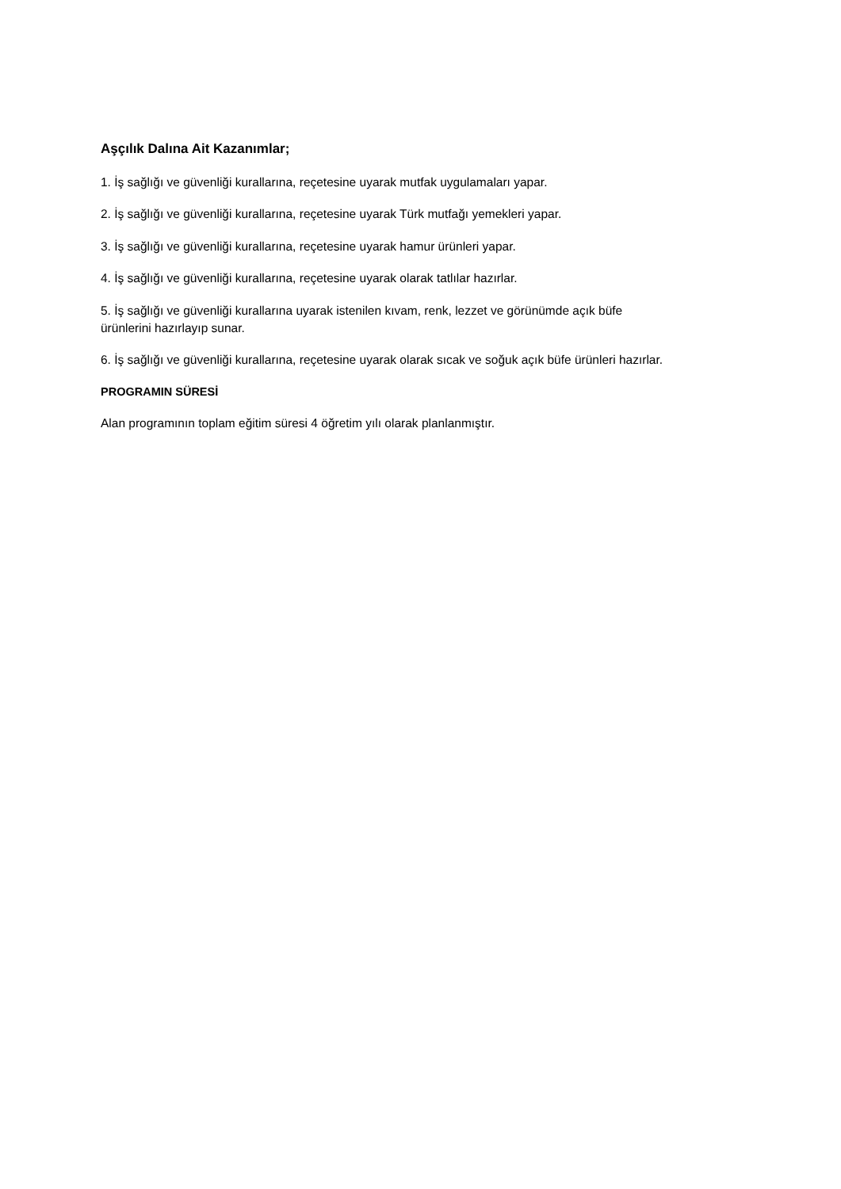Aşçılık Dalına Ait Kazanımlar;
1. İş sağlığı ve güvenliği kurallarına, reçetesine uyarak mutfak uygulamaları yapar.
2. İş sağlığı ve güvenliği kurallarına, reçetesine uyarak Türk mutfağı yemekleri yapar.
3. İş sağlığı ve güvenliği kurallarına, reçetesine uyarak hamur ürünleri yapar.
4. İş sağlığı ve güvenliği kurallarına, reçetesine uyarak olarak tatlılar hazırlar.
5. İş sağlığı ve güvenliği kurallarına uyarak istenilen kıvam, renk, lezzet ve görünümde açık büfe
ürünlerini hazırlayıp sunar.
6. İş sağlığı ve güvenliği kurallarına, reçetesine uyarak olarak sıcak ve soğuk açık büfe ürünleri hazırlar.
PROGRAMIN SÜRESİ
Alan programının toplam eğitim süresi 4 öğretim yılı olarak planlanmıştır.